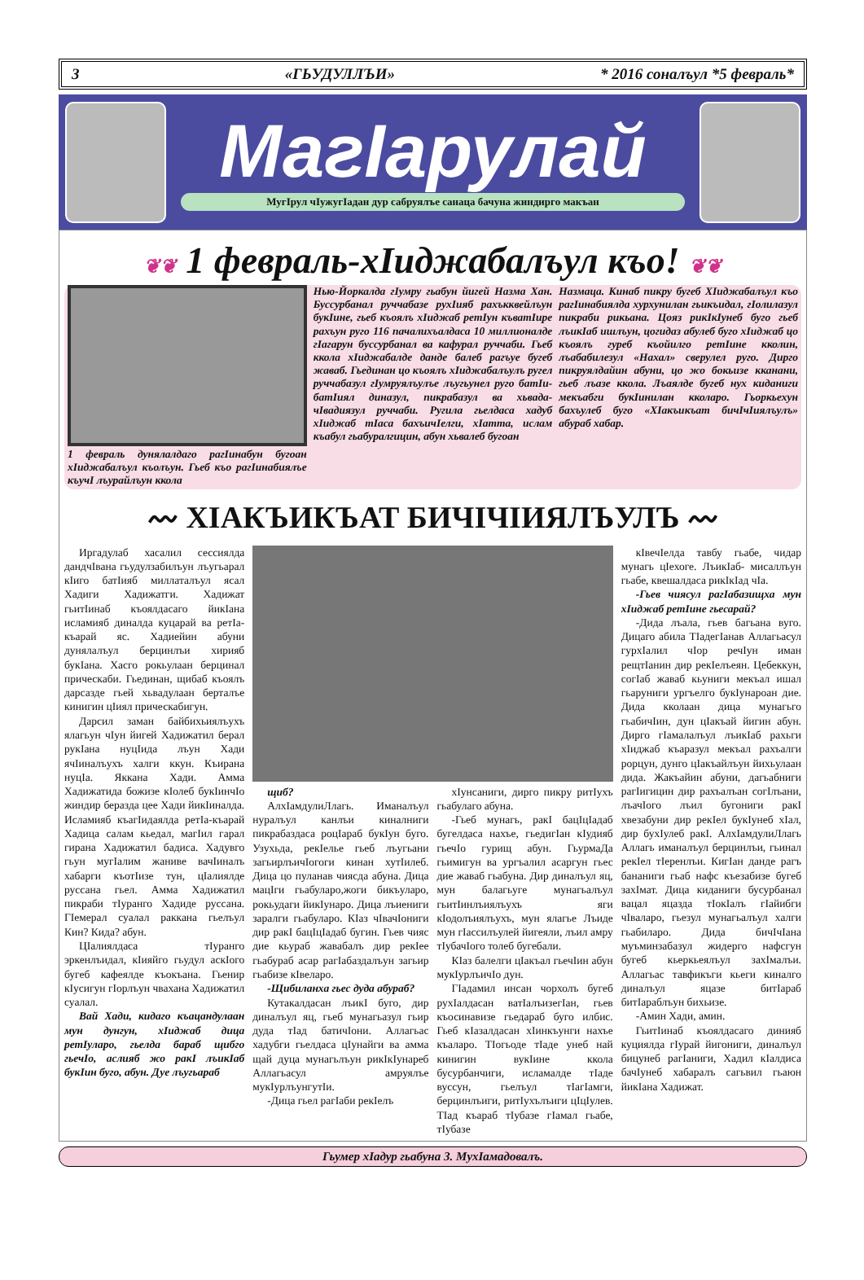3 «ГЬУДУЛЛЪИ» * 2016 соналъул *5 февраль*
МагIарулай
МугIрул чIужугIадан дур сабруялъе санаца бачуна жиндирго макъан
❦❦ 1 февраль-хIиджабалъул къо! ❦❦
1 февраль дунялалдаго рагIинабун бугоан хIиджабалъул къолъун. Гьеб къо рагIинабиялъе къучI лъурайлъун ккола
Нью-Йоркалда гIумру гьабун йигей Назма Хан. Буссурбанал руччабазе рухIияб рахъкквейлъун букIине, гьеб къоялъ хIиджаб ретIун къватIире рахъун руго 116 пачалихъалдаса 10 миллионалде гIагарун буссурбанал ва кафурал руччаби. Гьеб ккола хIиджабалде данде балеб рагъуе бугеб жаваб. Гьединан цо къоялъ хIиджабалъулъ ругел руччабазул гIумруялъулъе лъугьунел руго батIи-батIиял диназул, пикрабазул ва хьвада-чIвадиязул руччаби. Ругила гьелдаса хадуб хIиджаб тIаса бахъичIелги, хIатта, ислам къабул гьабуралгицин, абун хьвалеб бугоан
Назмаца. Кинаб пикру бугеб ХIиджабалъул къо рагIинабиялда хурхунилан гьикъидал, гIолилазул пикраби рикьана. Цояз рикIкIунеб буго гьеб лъикIаб ишлъун, цогидаз абулеб буго хIиджаб цо къоялъ гуреб къойилго ретIине кколин, лъабабилезул «Нахал» сверулел руго. Дирго пикруялдайин абуни, цо жо бокьизе кканани, гьеб лъазе ккола. Лъаялде бугеб нух киданиги мекъабги букIинилан кколаро. Гьоркьехун бахъулеб буго «ХIакъикъат бичIчIиялъулъ» абураб хабар.
〰 ХIАКЪИКЪАТ БИЧIЧIИЯЛЪУЛЪ 〰
Иргадулаб хасалил сессиялда дандчIвана гьудулзабилъун лъугьарал кIиго батIияб миллаталъул ясал Хадиги Хадижатги. Хадижат гьитIинаб къоялдасаго йикIана исламияб диналда куцарай ва ретIа-къарай яс. Хадиейин абуни дунялалъул берцинлъи хирияб букIана. Хасго рокьулаан берцинал прическаби. Гьединан, щибаб къоялъ дарсазде гьей хьвадулаан берталъе кинигин цIиял прическабигун.
Дарсил заман байбихьиялъухъ ялагьун чIун йигей Хадижатил берал рукIана нуцIида лъун Хади ячIиналъухъ халги ккун. Къирана нуцIа. Яккана Хади. Амма Хадижатида божизе кIолеб букIинчIо жиндир беразда цее Хади йикIиналда. Исламияб къагIидаялда ретIа-къарай Хадица салам кьедал, магIил гарал гирана Хадижатил бадиса. Хадувго гьун мугIалим жаниве вачIиналъ хабарги къотIизе тун, цIалиялде руссана гьел. Амма Хадижатил пикраби тIуранго Хадиде руссана. ГIемерал суалал раккана гьелъул Кин? Кида? абун.
ЦIалиялдаса тIуранго эркенлъидал, кIияйго гьудул аскIого бугеб кафеялде къокъана. Гьенир кIусигун гIорлъун чвахана Хадижатил суалал.
Вай Хади, кидаго къацандулаан мун дунгун, хIиджаб дица ретIуларо, гьелда бараб щибго гьечIо, аслияб жо ракI лъикIаб букIин буго, абун. Дуе лъугьараб
щиб?
АлхIамдулиЛлагь. Иманалъул нуралъул канлъи киналниги пикрабаздаса роцIараб букIун буго. Узухьда, рекIелье гьеб лъугьани загьирлъичIогоги кинан хутIилеб. Дица цо пуланав чиясда абуна. Дица мацIги гьабуларо,жоги бикъуларо, рокьудаги йикIунаро. Дица лъиениги заралги гьабуларо. КIаз чIвачIониги дир ракI бацIцIадаб бугин. Гьев чияс дие кьураб жавабалъ дир рекIее гьабураб асар рагIабаздалъун загьир гьабизе кIвеларо.
-Щибиланха гьес дуда абураб?
Кутакалдасан лъикI буго, дир диналъул яц, гьеб мунагьазул гьир дуда тIад батичIони. Аллагьас хадубги гьелдаса цIунайги ва амма щай дуца мунагьлъун рикIкIунареб Аллагьасул амруялъе мукIурлъунгутIи.
-Дица гьел рагIаби рекIелъ
хIунсаниги, дирго пикру ритIухъ гьабулаго абуна.
-Гьеб мунагь, ракI бацIцIадаб бугелдаса нахъе, гьедигIан кIудияб гьечIо гурищ абун. ГьурмаДа гьимигун ва ургъалил асаргун гьес дие жаваб гьабуна. Дир диналъул яц, мун балагьуге мунагьалъул гьитIинлъиялъухъ яги кIодолъиялъухъ, мун ялагье Лъиде мун гIассилъулей йигеяли, лъил амру тIубачIого толеб бугебали.
КIаз балелги цIакъал гьечIин абун мукIурлъичIо дун.
ГIадамил инсан чорхолъ бугеб рухIалдасан ватIалъизегIан, гьев къосинавизе гьедараб буго илбис. Гьеб кIазалдасан хIинкъунги нахъе къаларо. ТIогьоде тIаде унеб най кинигин вукIине ккола бусурбанчиги, исламалде тIаде вуссун, гьелъул тIагIамги, берцинлъиги, ритIухълъиги цIцIулев. ТIад къараб тIубазе гIамал гьабе, тIубазе
кIвечIелда тавбу гьабе, чидар мунагь цIехоге. ЛъикIаб- мисаллъун гьабе, квешалдаса рикIкIад чIа.
-Гьев чиясул рагIабазищха мун хIиджаб ретIине гьесарай?
-Дида лъала, гьев багьана вуго. Дицаго абила ТIадегIанав Аллагьасул гурхIалил чIор речIун иман рещтIанин дир рекIелъеян. Цебеккун, согIаб жаваб кьуниги мекъал ишал гьаруниги ургъелго букIунароан дие. Дида кколаан дица мунагьго гьабичIин, дун цIакъай йигин абун. Дирго гIамалалъул лъикIаб рахьги хIиджаб къаразул мекъал рахъалги рорцун, дунго цIакъайлъун йихьулаан дида. Жакъайин абуни, дагьабниги рагIигицин дир рахъалъан согIлъани, лъачIого лъил бугониги ракI хвезабуни дир рекIел букIунеб хIал, дир бухIулеб ракI. АлхIамдулиЛлагь Аллагь иманалъул берцинлъи, гьинал рекIел тIеренлъи. КигIан данде рагъ бананиги гьаб нафс къезабизе бугеб захIмат. Дица киданиги бусурбанал вацал яцазда тIокIалъ гIайибги чIваларо, гьезул мунагьалъул халги гьабиларо. Дида бичIчIана муъминзабазул жидерго нафсгун бугеб кьеркьеялъул захIмалъи. Аллагьас тавфикъги кьеги киналго диналъул яцазе битIараб битIараблъун бихьизе.
-Амин Хади, амин.
ГьитIинаб къоялдасаго динияб куциялда гIурай йигониги, диналъул бицунеб рагIаниги, Хадил кIалдиса бачIунеб хабаралъ сагьвил гьаюн йикIана Хадижат.
Гьумер хIадур гьабуна З. МухIамадовалъ.